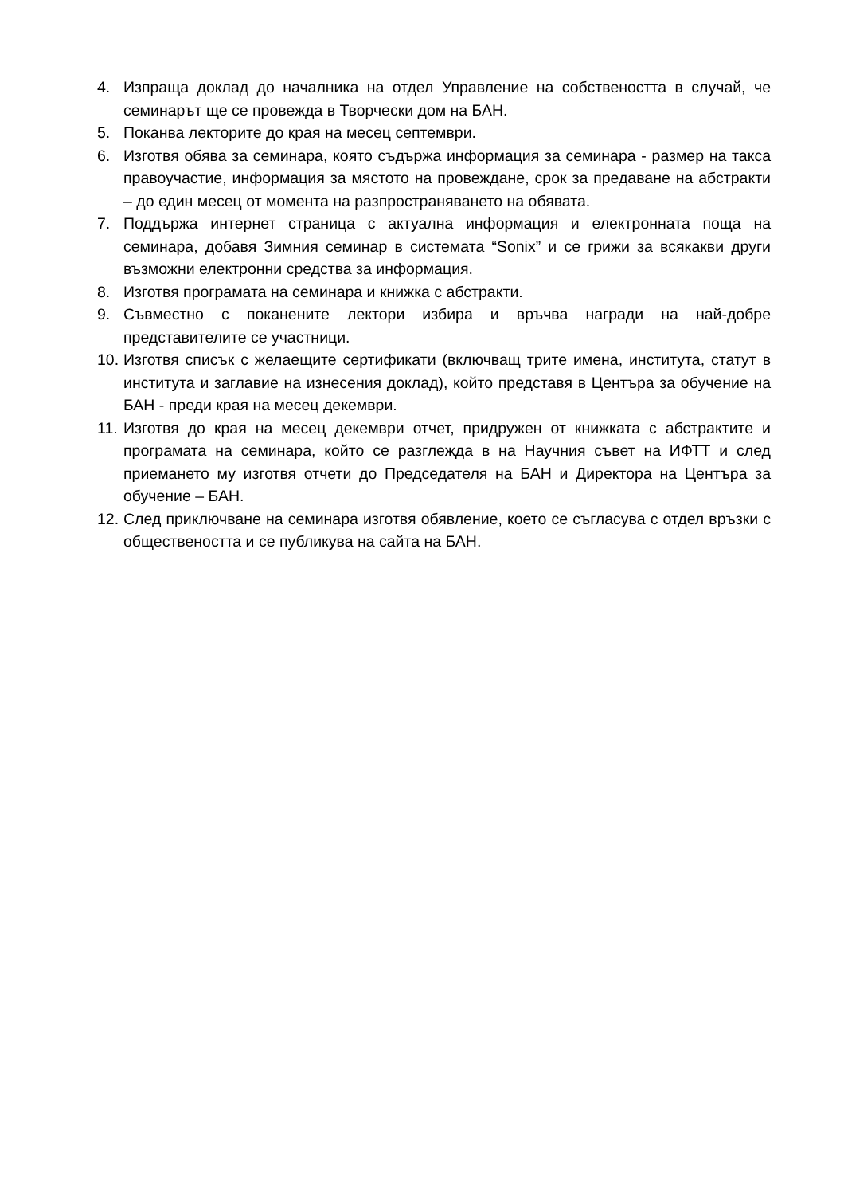4. Изпраща доклад до началника на отдел Управление на собствеността в случай, че семинарът ще се провежда в Творчески дом на БАН.
5. Поканва лекторите до края на месец септември.
6. Изготвя обява за семинара, която съдържа информация за семинара - размер на такса правоучастие, информация за мястото на провеждане, срок за предаване на абстракти – до един месец от момента на разпространяването на обявата.
7. Поддържа интернет страница с актуална информация и електронната поща на семинара, добавя Зимния семинар в системата “Sonix” и се грижи за всякакви други възможни електронни средства за информация.
8. Изготвя програмата на семинара и книжка с абстракти.
9. Съвместно с поканените лектори избира и връчва награди на най-добре представителите се участници.
10.
Изготвя списък с желаещите сертификати (включващ трите имена, института, статут в института и заглавие на изнесения доклад), който представя в Центъра за обучение на БАН - преди края на месец декември.
11.
Изготвя до края на месец декември отчет, придружен от книжката с абстрактите и програмата на семинара, който се разглежда в на Научния съвет на ИФТТ и след приемането му изготвя отчети до Председателя на БАН и Директора на Центъра за обучение – БАН.
12.
След приключване на семинара изготвя обявление, което се съгласува с отдел връзки с обществеността и се публикува на сайта на БАН.